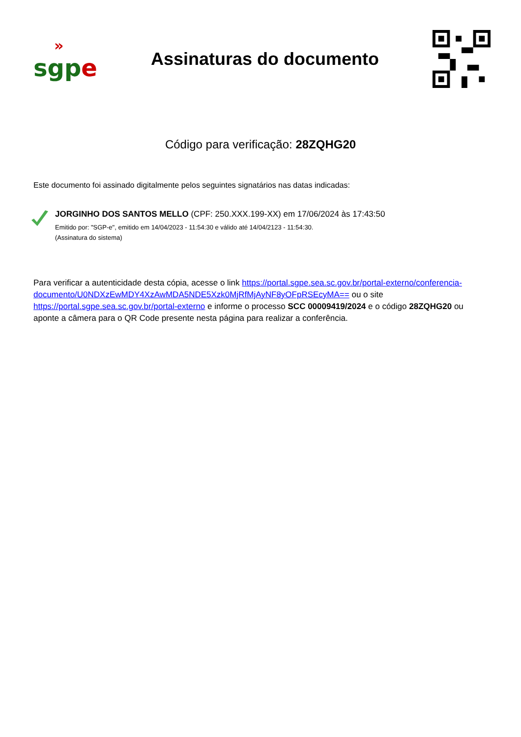»
sgp e
Assinaturas do documento
Código para verificação: 28ZQHG20
Este documento foi assinado digitalmente pelos seguintes signatários nas datas indicadas:
JORGINHO DOS SANTOS MELLO (CPF: 250.XXX.199-XX) em 17/06/2024 às 17:43:50
Emitido por: "SGP-e", emitido em 14/04/2023 - 11:54:30 e válido até 14/04/2123 - 11:54:30.
(Assinatura do sistema)
Para verificar a autenticidade desta cópia, acesse o link https://portal.sgpe.sea.sc.gov.br/portal-externo/conferencia-documento/U0NDXzEwMDY4XzAwMDA5NDE5Xzk0MjRfMjAyNF8yOFpRSEcyMA== ou o site https://portal.sgpe.sea.sc.gov.br/portal-externo e informe o processo SCC 00009419/2024 e o código 28ZQHG20 ou aponte a câmera para o QR Code presente nesta página para realizar a conferência.